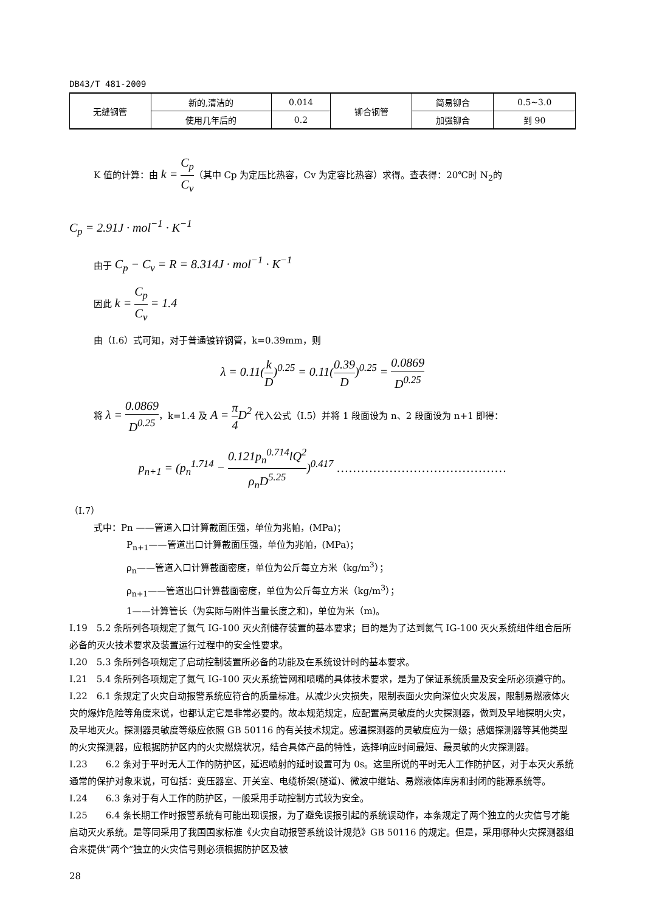DB43/T 481-2009
| 无缝钢管 | 新的,清洁的 | 0.014 | 铆合钢管 | 简易铆合 | 0.5~3.0 |
| | 使用几年后的 | 0.2 | | 加强铆合 | 到 90 |
K 值的计算：由 k = C<sub>p</sub> C<sub>v</sub>（其中 Cp 为定压比热容，Cv 为定容比热容）求得。查表得：20℃时 N<sub>2</sub>的
C<sub>p</sub> = 2.91J · mol<sup>−1</sup> · K<sup>−1</sup>
由于 C<sub>p</sub> − C<sub>v</sub> = R = 8.314J · mol<sup>−1</sup> · K<sup>−1</sup>
因此 k = C<sub>p</sub> C<sub>v</sub> = 1.4
由（I.6）式可知，对于普通镀锌钢管，k=0.39mm，则
λ = 0.11(k D)<sup>0.25</sup> = 0.11(0.39 D)<sup>0.25</sup> = 0.0869 D<sup>0.25</sup>
将 λ = 0.0869 D<sup>0.25</sup>，k=1.4 及 A = π 4 D<sup>2</sup> 代入公式（I.5）并将 1 段面设为 n、2 段面设为 n+1 即得：
p<sub>n+1</sub> = (p<sub>n</sub><sup>1.714</sup> − 0.121p<sub>n</sub><sup>0.714</sup>lQ<sup>2</sup> ρ<sub>n</sub>D<sup>5.25</sup>)<sup>0.417</sup> ……………………………………
（I.7）
式中：Pn ——管道入口计算截面压强，单位为兆帕，(MPa)；
P<sub>n+1</sub>——管道出口计算截面压强，单位为兆帕，(MPa)；
ρ<sub>n</sub>——管道入口计算截面密度，单位为公斤每立方米（kg/m<sup>3</sup>）；
ρ<sub>n+1</sub>——管道出口计算截面密度，单位为公斤每立方米（kg/m<sup>3</sup>）；
1——计算管长（为实际与附件当量长度之和)，单位为米（m)。
I.19　5.2 条所列各项规定了氮气 IG-100 灭火剂储存装置的基本要求；目的是为了达到氮气 IG-100 灭火系统组件组合后所必备的灭火技术要求及装置运行过程中的安全性要求。
I.20　5.3 条所列各项规定了启动控制装置所必备的功能及在系统设计时的基本要求。
I.21　5.4 条所列各项规定了氮气 IG-100 灭火系统管网和喷嘴的具体技术要求，是为了保证系统质量及安全所必须遵守的。
I.22　6.1 条规定了火灾自动报警系统应符合的质量标准。从减少火灾损失，限制表面火灾向深位火灾发展，限制易燃液体火灾的爆炸危险等角度来说，也都认定它是非常必要的。故本规范规定，应配置高灵敏度的火灾探测器，做到及早地探明火灾，及早地灭火。探测器灵敏度等级应依照 GB 50116 的有关技术规定。感温探测器的灵敏度应为一级；感烟探测器等其他类型的火灾探测器，应根据防护区内的火灾燃烧状况，结合具体产品的特性，选择响应时间最短、最灵敏的火灾探测器。
I.23　　6.2 条对于平时无人工作的防护区，延迟喷射的延时设置可为 0s。这里所说的平时无人工作防护区，对于本灭火系统通常的保护对象来说，可包括：变压器室、开关室、电缆桥架(隧道)、微波中继站、易燃液体库房和封闭的能源系统等。
I.24　　6.3 条对于有人工作的防护区，一般采用手动控制方式较为安全。
I.25　　6.4 条长期工作时报警系统有可能出现误报，为了避免误报引起的系统误动作，本条规定了两个独立的火灾信号才能启动灭火系统。是等同采用了我国国家标准《火灾自动报警系统设计规范》GB 50116 的规定。但是，采用哪种火灾探测器组合来提供“两个”独立的火灾信号则必须根据防护区及被
28